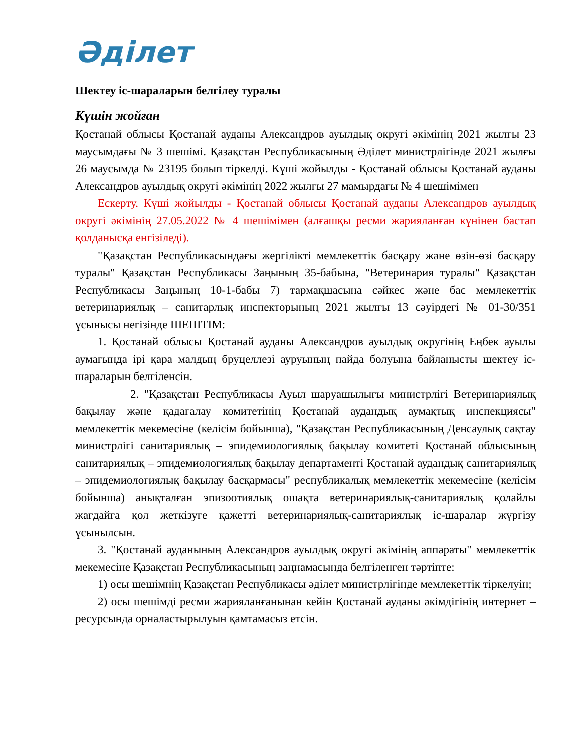Әділет
Шектеу іс-шараларын белгілеу туралы
Күшін жойған
Қостанай облысы Қостанай ауданы Александров ауылдық округі әкімінің 2021 жылғы 23 маусымдағы № 3 шешімі. Қазақстан Республикасының Әділет министрлігінде 2021 жылғы 26 маусымда № 23195 болып тіркелді. Күші жойылды - Қостанай облысы Қостанай ауданы Александров ауылдық округі әкімінің 2022 жылғы 27 мамырдағы № 4 шешімімен
Ескерту. Күші жойылды - Қостанай облысы Қостанай ауданы Александров ауылдық округі әкімінің 27.05.2022 № 4 шешімімен (алғашқы ресми жарияланған күнінен бастап қолданысқа енгізіледі).
"Қазақстан Республикасындағы жергілікті мемлекеттік басқару және өзін-өзі басқару туралы" Қазақстан Республикасы Заңының 35-бабына, "Ветеринария туралы" Қазақстан Республикасы Заңының 10-1-бабы 7) тармақшасына сәйкес және бас мемлекеттік ветеринариялық – санитарлық инспекторының 2021 жылғы 13 сәуірдегі № 01-30/351 ұсынысы негізінде ШЕШТІМ:
1. Қостанай облысы Қостанай ауданы Александров ауылдық округінің Еңбек ауылы аумағында ірі қара малдың бруцеллезі ауруының пайда болуына байланысты шектеу іс-шараларын белгіленсін.
2. "Қазақстан Республикасы Ауыл шаруашылығы министрлігі Ветеринариялық бақылау және қадағалау комитетінің Қостанай аудандық аумақтық инспекциясы" мемлекеттік мекемесіне (келісім бойынша), "Қазақстан Республикасының Денсаулық сақтау министрлігі санитариялық – эпидемиологиялық бақылау комитеті Қостанай облысының санитариялық – эпидемиологиялық бақылау департаменті Қостанай аудандық санитариялық – эпидемиологиялық бақылау басқармасы" республикалық мемлекеттік мекемесіне (келісім бойынша) анықталған эпизоотиялық ошақта ветеринариялық-санитариялық қолайлы жағдайға қол жеткізуге қажетті ветеринариялық-санитариялық іс-шаралар жүргізу ұсынылсын.
3. "Қостанай ауданының Александров ауылдық округі әкімінің аппараты" мемлекеттік мекемесіне Қазақстан Республикасының заңнамасында белгіленген тәртіпте:
1) осы шешімнің Қазақстан Республикасы әділет министрлігінде мемлекеттік тіркелуін;
2) осы шешімді ресми жарияланғанынан кейін Қостанай ауданы әкімдігінің интернет – ресурсында орналастырылуын қамтамасыз етсін.